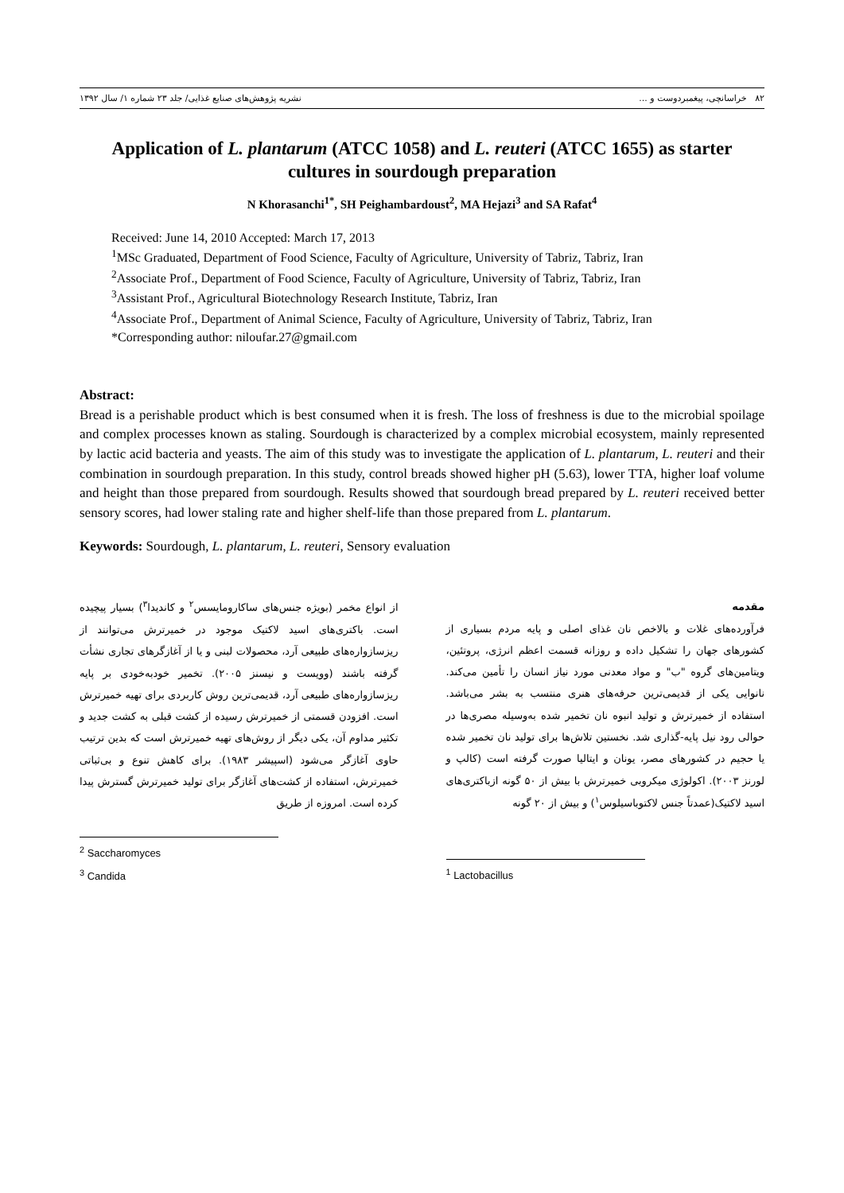۸۲ خراسانچی، پیغمبردوست و ... نشریه پژوهش‌های صنایع غذایی/ جلد ۲۳ شماره ۱/ سال ۱۳۹۲
Application of L. plantarum (ATCC 1058) and L. reuteri (ATCC 1655) as starter cultures in sourdough preparation
N Khorasanchi<sup>1*</sup>, SH Peighambardoust<sup>2</sup>, MA Hejazi<sup>3</sup> and SA Rafat<sup>4</sup>
Received: June 14, 2010 Accepted: March 17, 2013
<sup>1</sup> MSc Graduated, Department of Food Science, Faculty of Agriculture, University of Tabriz, Tabriz, Iran
<sup>2</sup> Associate Prof., Department of Food Science, Faculty of Agriculture, University of Tabriz, Tabriz, Iran
<sup>3</sup> Assistant Prof., Agricultural Biotechnology Research Institute, Tabriz, Iran
<sup>4</sup> Associate Prof., Department of Animal Science, Faculty of Agriculture, University of Tabriz, Tabriz, Iran
*Corresponding author: niloufar.27@gmail.com
Abstract:
Bread is a perishable product which is best consumed when it is fresh. The loss of freshness is due to the microbial spoilage and complex processes known as staling. Sourdough is characterized by a complex microbial ecosystem, mainly represented by lactic acid bacteria and yeasts. The aim of this study was to investigate the application of L. plantarum, L. reuteri and their combination in sourdough preparation. In this study, control breads showed higher pH (5.63), lower TTA, higher loaf volume and height than those prepared from sourdough. Results showed that sourdough bread prepared by L. reuteri received better sensory scores, had lower staling rate and higher shelf-life than those prepared from L. plantarum.
Keywords: Sourdough, L. plantarum, L. reuteri, Sensory evaluation
مقدمه
فرآورده‌های غلات و بالاخص نان غذای اصلی و پایه مردم بسیاری از کشورهای جهان را تشکیل داده و روزانه قسمت اعظم انرژی، پروتئین، ویتامین‌های گروه "ب" و مواد معدنی مورد نیاز انسان را تأمین می‌کند. نانوایی یکی از قدیمی‌ترین حرفه‌های هنری منتسب به بشر می‌باشد. استفاده از خمیرترش و تولید انبوه نان تخمیر شده به‌وسیله مصری‌ها در حوالی رود نیل پایه-گذاری شد. نخستین تلاش‌ها برای تولید نان تخمیر شده یا حجیم در کشورهای مصر، یونان و ایتالیا صورت گرفته است (کالپ و لورنز ۲۰۰۳). اکولوژی میکروبی خمیرترش با بیش از ۵۰ گونه ازباکتری‌های اسید لاکتیک(عمدتاً جنس لاکتوباسیلوس<sup>۱</sup>) و بیش از ۲۰ گونه
<sup>1</sup> Lactobacillus
از انواع مخمر (بویژه جنس‌های ساکارومایسس<sup>۲</sup> و کاندیدا<sup>۳</sup>) بسیار پیچیده است. باکتری‌های اسید لاکتیک موجود در خمیرترش می‌توانند از ریزسازواره‌های طبیعی آرد، محصولات لبنی و یا از آغازگرهای تجاری نشأت گرفته باشند (وویست و نیسنز ۲۰۰۵). تخمیر خودبه‌خودی بر پایه ریزسازواره‌های طبیعی آرد، قدیمی‌ترین روش کاربردی برای تهیه خمیرترش است. افزودن قسمتی از خمیرترش رسیده از کشت قبلی به کشت جدید و تکثیر مداوم آن، یکی دیگر از روش‌های تهیه خمیرترش است که بدین ترتیب حاوی آغازگر می‌شود (اسپیشر ۱۹۸۳). برای کاهش تنوع و بی‌ثباتی خمیرترش، استفاده از کشت‌های آغازگر برای تولید خمیرترش گسترش پیدا کرده است. امروزه از طریق
<sup>2</sup> Saccharomyces
<sup>3</sup> Candida